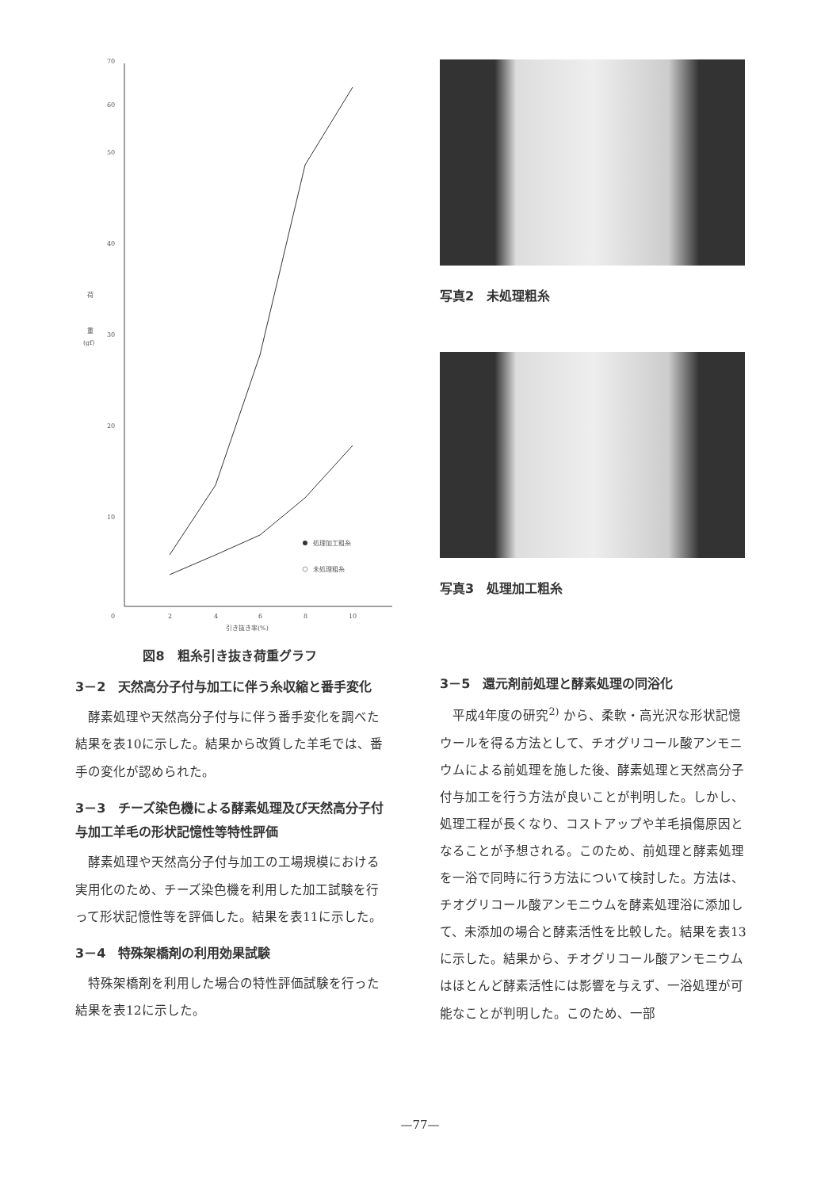70
60
50
40
30
20
10
0
荷
重
(gf)
2
4
6
8
10
引き抜き率(%)
処理加工粗糸
未処理粗糸
図8　粗糸引き抜き荷重グラフ
3－2　天然高分子付与加工に伴う糸収縮と番手変化
酵素処理や天然高分子付与に伴う番手変化を調べた結果を表10に示した。結果から改質した羊毛では、番手の変化が認められた。
3－3　チーズ染色機による酵素処理及び天然高分子付与加工羊毛の形状記憶性等特性評価
酵素処理や天然高分子付与加工の工場規模における実用化のため、チーズ染色機を利用した加工試験を行って形状記憶性等を評価した。結果を表11に示した。
3－4　特殊架橋剤の利用効果試験
特殊架橋剤を利用した場合の特性評価試験を行った結果を表12に示した。
写真2　未処理粗糸
写真3　処理加工粗糸
3－5　還元剤前処理と酵素処理の同浴化
平成4年度の研究<sup>2)</sup> から、柔軟・高光沢な形状記憶ウールを得る方法として、チオグリコール酸アンモニウムによる前処理を施した後、酵素処理と天然高分子付与加工を行う方法が良いことが判明した。しかし、処理工程が長くなり、コストアップや羊毛損傷原因となることが予想される。このため、前処理と酵素処理を一浴で同時に行う方法について検討した。方法は、チオグリコール酸アンモニウムを酵素処理浴に添加して、未添加の場合と酵素活性を比較した。結果を表13に示した。結果から、チオグリコール酸アンモニウムはほとんど酵素活性には影響を与えず、一浴処理が可能なことが判明した。このため、一部
—77—